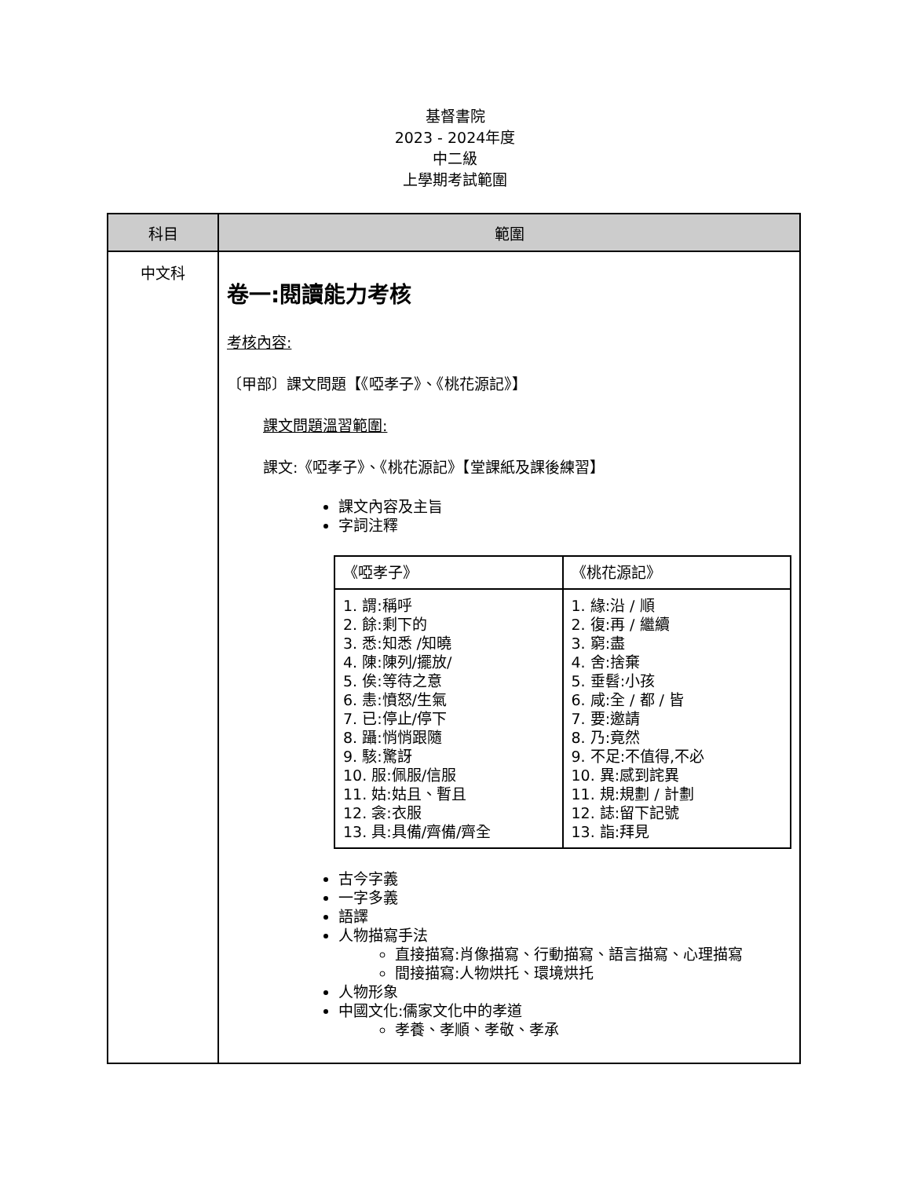基督書院
2023 - 2024年度
中二級
上學期考試範圍
| 科目 | 範圍 |
| --- | --- |
| 中文科 | 卷一:閱讀能力考核 考核內容: 〔甲部〕課文問題【《啞孝子》、《桃花源記》】 課文問題溫習範圍: 課文:《啞孝子》、《桃花源記》【堂課紙及課後練習】 課文內容及主旨 字詞注釋 / 《啞孝子》 / 《桃花源記》 / / 1. 謂:稱呼 2. 餘:剩下的 3. 悉:知悉 /知曉 4. 陳:陳列/擺放/ 5. 俟:等待之意 6. 恚:憤怒/生氣 7. 已:停止/停下 8. 躡:悄悄跟隨 9. 駭:驚訝 10. 服:佩服/信服 11. 姑:姑且、暫且 12. 衾:衣服 13. 具:具備/齊備/齊全 / 1. 緣:沿 / 順 2. 復:再 / 繼續 3. 窮:盡 4. 舍:捨棄 5. 垂髫:小孩 6. 咸:全 / 都 / 皆 7. 要:邀請 8. 乃:竟然 9. 不足:不值得,不必 10. 異:感到詫異 11. 規:規劃 / 計劃 12. 誌:留下記號 13. 詣:拜見 / 古今字義 一字多義 語譯 人物描寫手法 直接描寫:肖像描寫、行動描寫、語言描寫、心理描寫 間接描寫:人物烘托、環境烘托 人物形象 中國文化:儒家文化中的孝道 孝養、孝順、孝敬、孝承 |